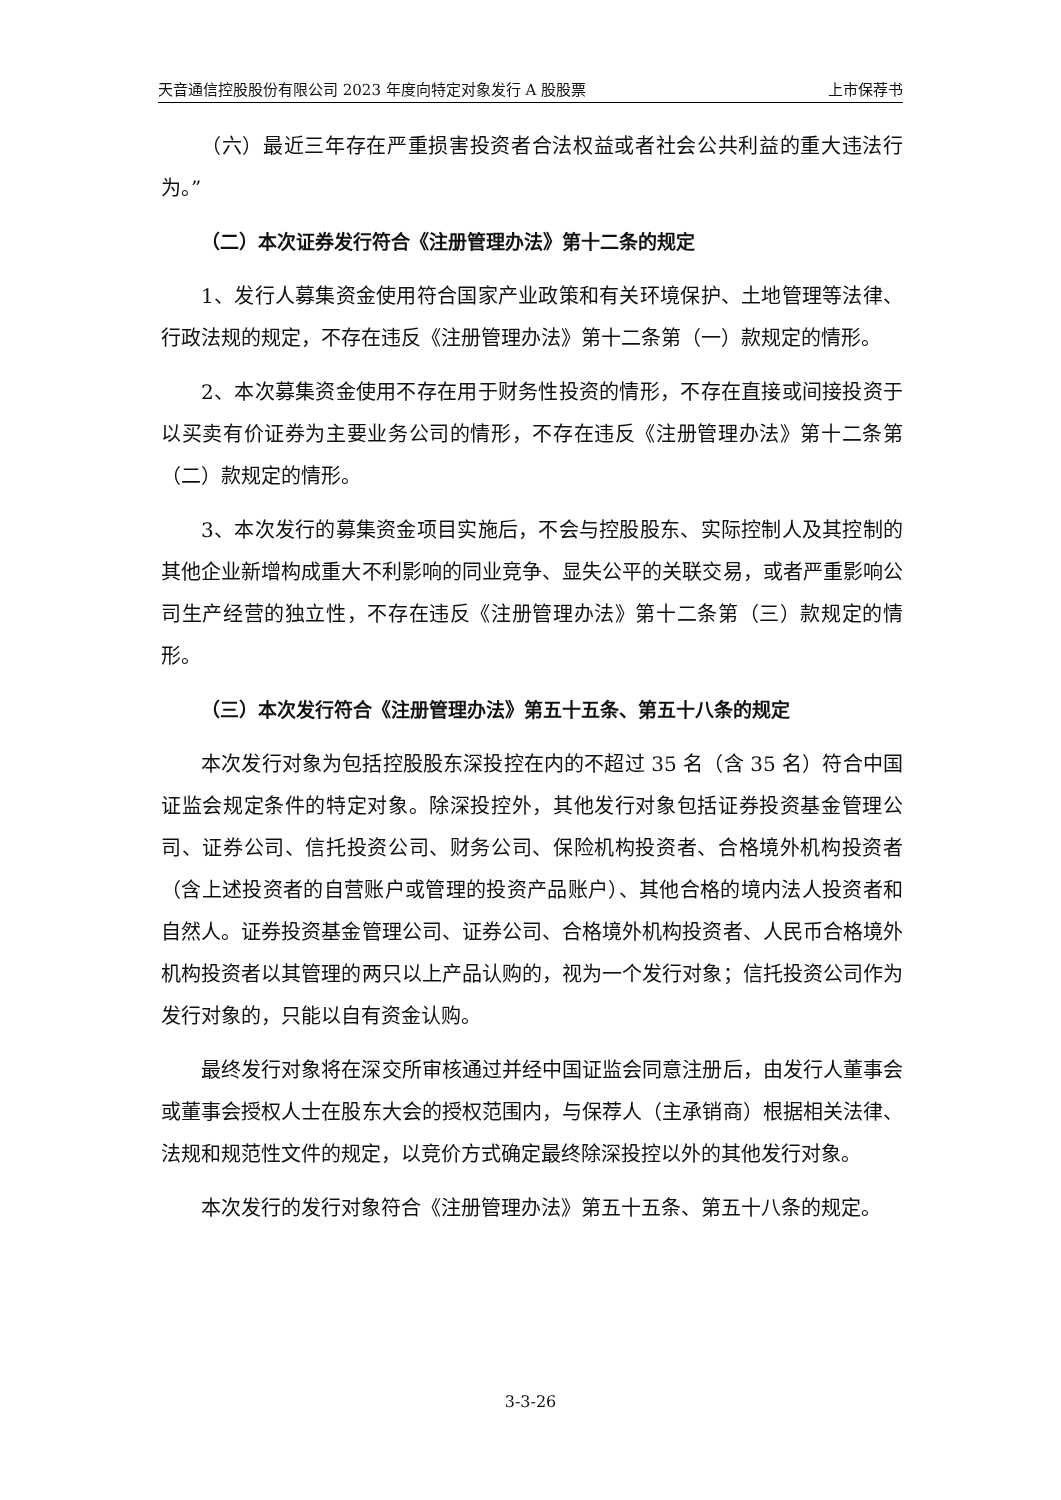天音通信控股股份有限公司 2023 年度向特定对象发行 A 股股票 上市保荐书
（六）最近三年存在严重损害投资者合法权益或者社会公共利益的重大违法行为。”
（二）本次证券发行符合《注册管理办法》第十二条的规定
1、发行人募集资金使用符合国家产业政策和有关环境保护、土地管理等法律、行政法规的规定，不存在违反《注册管理办法》第十二条第（一）款规定的情形。
2、本次募集资金使用不存在用于财务性投资的情形，不存在直接或间接投资于以买卖有价证券为主要业务公司的情形，不存在违反《注册管理办法》第十二条第（二）款规定的情形。
3、本次发行的募集资金项目实施后，不会与控股股东、实际控制人及其控制的其他企业新增构成重大不利影响的同业竞争、显失公平的关联交易，或者严重影响公司生产经营的独立性，不存在违反《注册管理办法》第十二条第（三）款规定的情形。
（三）本次发行符合《注册管理办法》第五十五条、第五十八条的规定
本次发行对象为包括控股股东深投控在内的不超过 35 名（含 35 名）符合中国证监会规定条件的特定对象。除深投控外，其他发行对象包括证券投资基金管理公司、证券公司、信托投资公司、财务公司、保险机构投资者、合格境外机构投资者（含上述投资者的自营账户或管理的投资产品账户）、其他合格的境内法人投资者和自然人。证券投资基金管理公司、证券公司、合格境外机构投资者、人民币合格境外机构投资者以其管理的两只以上产品认购的，视为一个发行对象；信托投资公司作为发行对象的，只能以自有资金认购。
最终发行对象将在深交所审核通过并经中国证监会同意注册后，由发行人董事会或董事会授权人士在股东大会的授权范围内，与保荐人（主承销商）根据相关法律、法规和规范性文件的规定，以竞价方式确定最终除深投控以外的其他发行对象。
本次发行的发行对象符合《注册管理办法》第五十五条、第五十八条的规定。
3-3-26